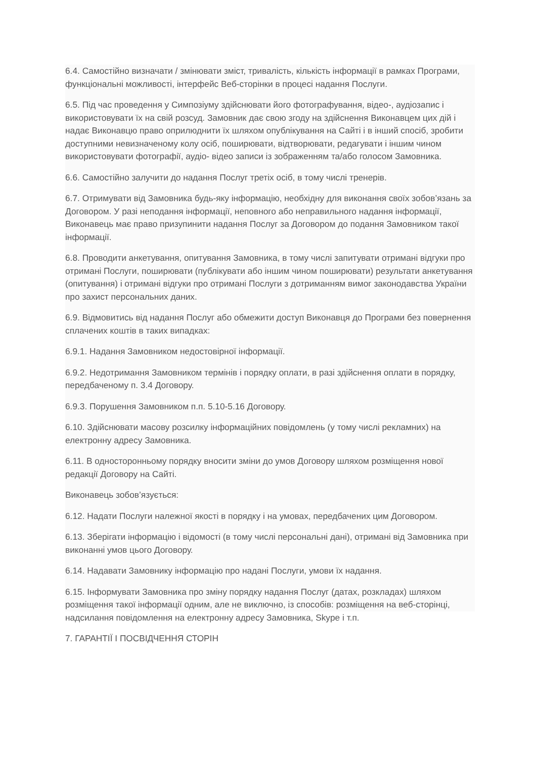6.4. Самостійно визначати / змінювати зміст, тривалість, кількість інформації в рамках Програми, функціональні можливості, інтерфейс Веб-сторінки в процесі надання Послуги.
6.5. Під час проведення у Симпозіуму здійснювати його фотографування, відео-, аудіозапис і використовувати їх на свій розсуд. Замовник дає свою згоду на здійснення Виконавцем цих дій і надає Виконавцю право оприлюднити їх шляхом опублікування на Сайті і в інший спосіб, зробити доступними невизначеному колу осіб, поширювати, відтворювати, редагувати і іншим чином використовувати фотографії, аудіо- відео записи із зображенням та/або голосом Замовника.
6.6. Самостійно залучити до надання Послуг третіх осіб, в тому числі тренерів.
6.7. Отримувати від Замовника будь-яку інформацію, необхідну для виконання своїх зобов’язань за Договором. У разі неподання інформації, неповного або неправильного надання інформації, Виконавець має право призупинити надання Послуг за Договором до подання Замовником такої інформації.
6.8. Проводити анкетування, опитування Замовника, в тому числі запитувати отримані відгуки про отримані Послуги, поширювати (публікувати або іншим чином поширювати) результати анкетування (опитування) і отримані відгуки про отримані Послуги з дотриманням вимог законодавства України про захист персональних даних.
6.9. Відмовитись від надання Послуг або обмежити доступ Виконавця до Програми без повернення сплачених коштів в таких випадках:
6.9.1. Надання Замовником недостовірної інформації.
6.9.2. Недотримання Замовником термінів і порядку оплати, в разі здійснення оплати в порядку, передбаченому п. 3.4 Договору.
6.9.3. Порушення Замовником п.п. 5.10-5.16 Договору.
6.10. Здійснювати масову розсилку інформаційних повідомлень (у тому числі рекламних) на електронну адресу Замовника.
6.11. В односторонньому порядку вносити зміни до умов Договору шляхом розміщення нової редакції Договору на Сайті.
Виконавець зобов’язується:
6.12. Надати Послуги належної якості в порядку і на умовах, передбачених цим Договором.
6.13. Зберігати інформацію і відомості (в тому числі персональні дані), отримані від Замовника при виконанні умов цього Договору.
6.14. Надавати Замовнику інформацію про надані Послуги, умови їх надання.
6.15. Інформувати Замовника про зміну порядку надання Послуг (датах, розкладах) шляхом розміщення такої інформації одним, але не виключно, із способів: розміщення на веб-сторінці, надсилання повідомлення на електронну адресу Замовника, Skype і т.п.
7. ГАРАНТІЇ І ПОСВІДЧЕННЯ СТОРІН